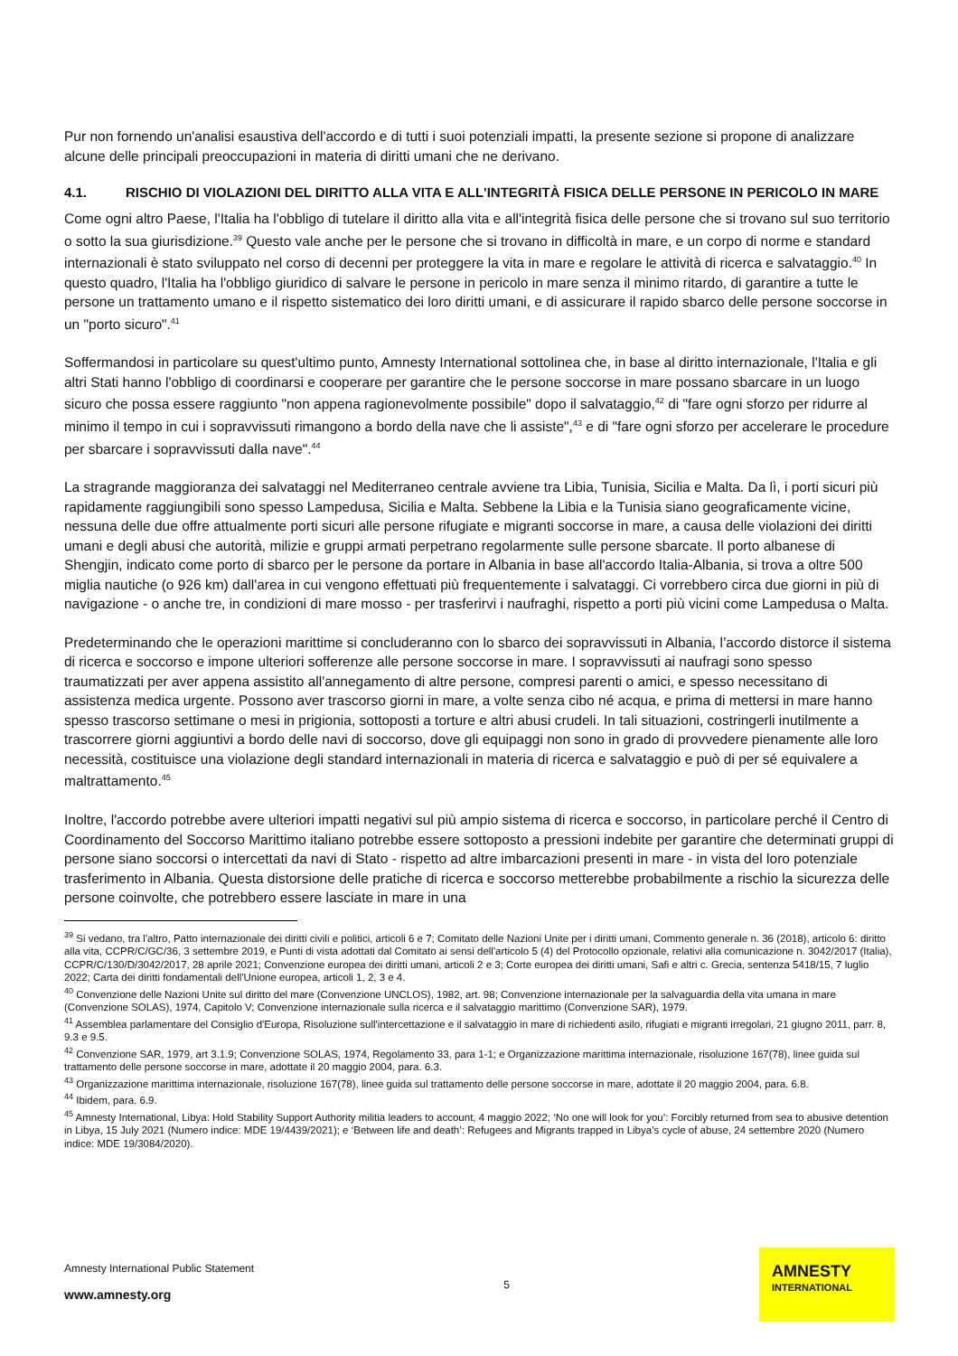Pur non fornendo un'analisi esaustiva dell'accordo e di tutti i suoi potenziali impatti, la presente sezione si propone di analizzare alcune delle principali preoccupazioni in materia di diritti umani che ne derivano.
4.1. RISCHIO DI VIOLAZIONI DEL DIRITTO ALLA VITA E ALL'INTEGRITÀ FISICA DELLE PERSONE IN PERICOLO IN MARE
Come ogni altro Paese, l'Italia ha l'obbligo di tutelare il diritto alla vita e all'integrità fisica delle persone che si trovano sul suo territorio o sotto la sua giurisdizione.<sup>39</sup> Questo vale anche per le persone che si trovano in difficoltà in mare, e un corpo di norme e standard internazionali è stato sviluppato nel corso di decenni per proteggere la vita in mare e regolare le attività di ricerca e salvataggio.<sup>40</sup> In questo quadro, l'Italia ha l'obbligo giuridico di salvare le persone in pericolo in mare senza il minimo ritardo, di garantire a tutte le persone un trattamento umano e il rispetto sistematico dei loro diritti umani, e di assicurare il rapido sbarco delle persone soccorse in un "porto sicuro".<sup>41</sup>
Soffermandosi in particolare su quest'ultimo punto, Amnesty International sottolinea che, in base al diritto internazionale, l'Italia e gli altri Stati hanno l'obbligo di coordinarsi e cooperare per garantire che le persone soccorse in mare possano sbarcare in un luogo sicuro che possa essere raggiunto "non appena ragionevolmente possibile" dopo il salvataggio,<sup>42</sup> di "fare ogni sforzo per ridurre al minimo il tempo in cui i sopravvissuti rimangono a bordo della nave che li assiste",<sup>43</sup> e di "fare ogni sforzo per accelerare le procedure per sbarcare i sopravvissuti dalla nave".<sup>44</sup>
La stragrande maggioranza dei salvataggi nel Mediterraneo centrale avviene tra Libia, Tunisia, Sicilia e Malta. Da lì, i porti sicuri più rapidamente raggiungibili sono spesso Lampedusa, Sicilia e Malta. Sebbene la Libia e la Tunisia siano geograficamente vicine, nessuna delle due offre attualmente porti sicuri alle persone rifugiate e migranti soccorse in mare, a causa delle violazioni dei diritti umani e degli abusi che autorità, milizie e gruppi armati perpetrano regolarmente sulle persone sbarcate. Il porto albanese di Shengjin, indicato come porto di sbarco per le persone da portare in Albania in base all'accordo Italia-Albania, si trova a oltre 500 miglia nautiche (o 926 km) dall'area in cui vengono effettuati più frequentemente i salvataggi. Ci vorrebbero circa due giorni in più di navigazione - o anche tre, in condizioni di mare mosso - per trasferirvi i naufraghi, rispetto a porti più vicini come Lampedusa o Malta.
Predeterminando che le operazioni marittime si concluderanno con lo sbarco dei sopravvissuti in Albania, l’accordo distorce il sistema di ricerca e soccorso e impone ulteriori sofferenze alle persone soccorse in mare. I sopravvissuti ai naufragi sono spesso traumatizzati per aver appena assistito all'annegamento di altre persone, compresi parenti o amici, e spesso necessitano di assistenza medica urgente. Possono aver trascorso giorni in mare, a volte senza cibo né acqua, e prima di mettersi in mare hanno spesso trascorso settimane o mesi in prigionia, sottoposti a torture e altri abusi crudeli. In tali situazioni, costringerli inutilmente a trascorrere giorni aggiuntivi a bordo delle navi di soccorso, dove gli equipaggi non sono in grado di provvedere pienamente alle loro necessità, costituisce una violazione degli standard internazionali in materia di ricerca e salvataggio e può di per sé equivalere a maltrattamento.<sup>45</sup>
Inoltre, l'accordo potrebbe avere ulteriori impatti negativi sul più ampio sistema di ricerca e soccorso, in particolare perché il Centro di Coordinamento del Soccorso Marittimo italiano potrebbe essere sottoposto a pressioni indebite per garantire che determinati gruppi di persone siano soccorsi o intercettati da navi di Stato - rispetto ad altre imbarcazioni presenti in mare - in vista del loro potenziale trasferimento in Albania. Questa distorsione delle pratiche di ricerca e soccorso metterebbe probabilmente a rischio la sicurezza delle persone coinvolte, che potrebbero essere lasciate in mare in una
<sup>39</sup> Si vedano, tra l'altro, Patto internazionale dei diritti civili e politici, articoli 6 e 7; Comitato delle Nazioni Unite per i diritti umani, Commento generale n. 36 (2018), articolo 6: diritto alla vita, CCPR/C/GC/36, 3 settembre 2019, e Punti di vista adottati dal Comitato ai sensi dell'articolo 5 (4) del Protocollo opzionale, relativi alla comunicazione n. 3042/2017 (Italia), CCPR/C/130/D/3042/2017, 28 aprile 2021; Convenzione europea dei diritti umani, articoli 2 e 3; Corte europea dei diritti umani, Safi e altri c. Grecia, sentenza 5418/15, 7 luglio 2022; Carta dei diritti fondamentali dell'Unione europea, articoli 1, 2, 3 e 4.
<sup>40</sup> Convenzione delle Nazioni Unite sul diritto del mare (Convenzione UNCLOS), 1982, art. 98; Convenzione internazionale per la salvaguardia della vita umana in mare (Convenzione SOLAS), 1974, Capitolo V; Convenzione internazionale sulla ricerca e il salvataggio marittimo (Convenzione SAR), 1979.
<sup>41</sup> Assemblea parlamentare del Consiglio d'Europa, Risoluzione sull'intercettazione e il salvataggio in mare di richiedenti asilo, rifugiati e migranti irregolari, 21 giugno 2011, parr. 8, 9.3 e 9.5.
<sup>42</sup> Convenzione SAR, 1979, art 3.1.9; Convenzione SOLAS, 1974, Regolamento 33, para 1-1; e Organizzazione marittima internazionale, risoluzione 167(78), linee guida sul trattamento delle persone soccorse in mare, adottate il 20 maggio 2004, para. 6.3.
<sup>43</sup> Organizzazione marittima internazionale, risoluzione 167(78), linee guida sul trattamento delle persone soccorse in mare, adottate il 20 maggio 2004, para. 6.8.
<sup>44</sup> Ibidem, para. 6.9.
<sup>45</sup> Amnesty International, Libya: Hold Stability Support Authority militia leaders to account, 4 maggio 2022; ‘No one will look for you’: Forcibly returned from sea to abusive detention in Libya, 15 July 2021 (Numero indice: MDE 19/4439/2021); e ‘Between life and death’: Refugees and Migrants trapped in Libya’s cycle of abuse, 24 settembre 2020 (Numero indice: MDE 19/3084/2020).
Amnesty International Public Statement
www.amnesty.org
5
AMNESTY
INTERNATIONAL